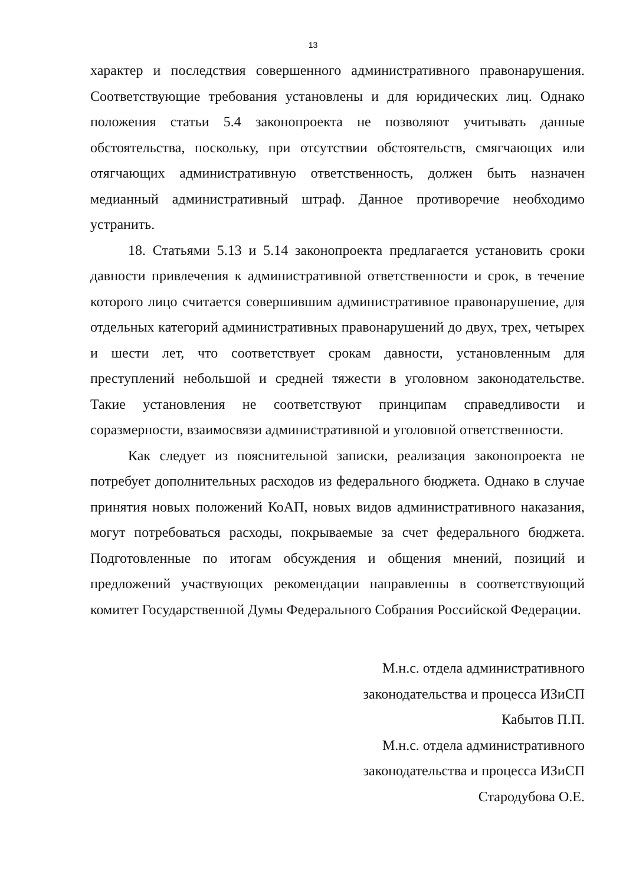13
характер и последствия совершенного административного правонарушения. Соответствующие требования установлены и для юридических лиц. Однако положения статьи 5.4 законопроекта не позволяют учитывать данные обстоятельства, поскольку, при отсутствии обстоятельств, смягчающих или отягчающих административную ответственность, должен быть назначен медианный административный штраф. Данное противоречие необходимо устранить.
18. Статьями 5.13 и 5.14 законопроекта предлагается установить сроки давности привлечения к административной ответственности и срок, в течение которого лицо считается совершившим административное правонарушение, для отдельных категорий административных правонарушений до двух, трех, четырех и шести лет, что соответствует срокам давности, установленным для преступлений небольшой и средней тяжести в уголовном законодательстве. Такие установления не соответствуют принципам справедливости и соразмерности, взаимосвязи административной и уголовной ответственности.
Как следует из пояснительной записки, реализация законопроекта не потребует дополнительных расходов из федерального бюджета. Однако в случае принятия новых положений КоАП, новых видов административного наказания, могут потребоваться расходы, покрываемые за счет федерального бюджета. Подготовленные по итогам обсуждения и общения мнений, позиций и предложений участвующих рекомендации направленны в соответствующий комитет Государственной Думы Федерального Собрания Российской Федерации.
М.н.с. отдела административного
законодательства и процесса ИЗиСП
Кабытов П.П.
М.н.с. отдела административного
законодательства и процесса ИЗиСП
Стародубова О.Е.